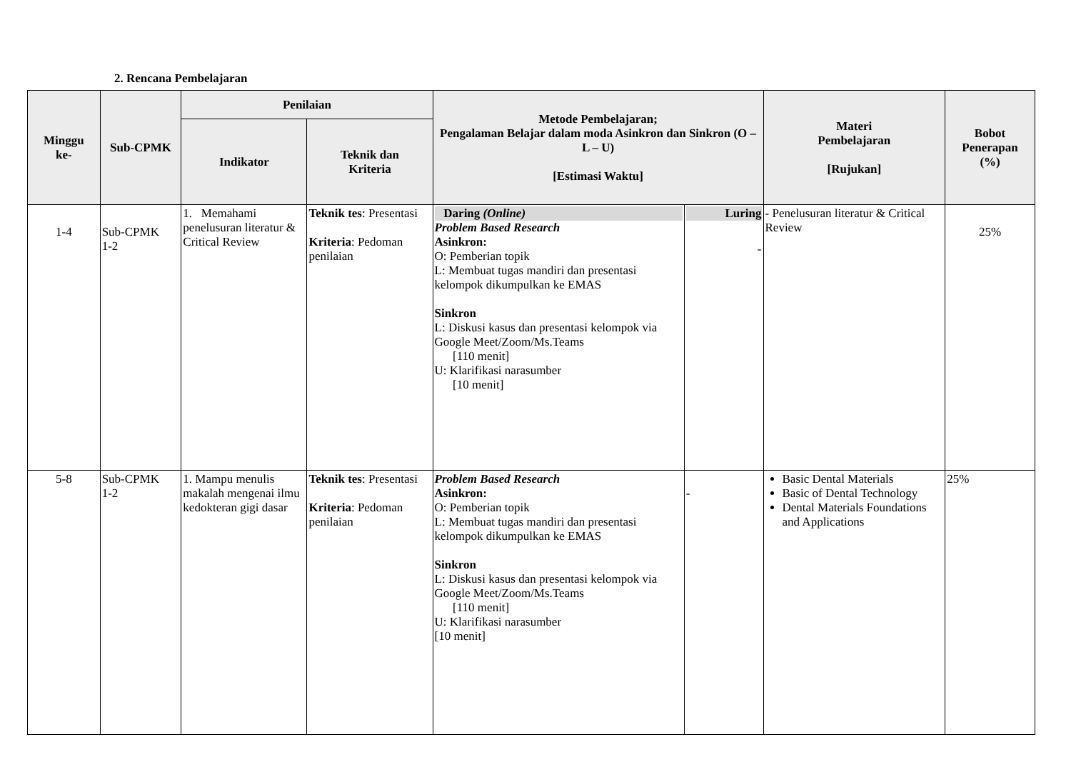2. Rencana Pembelajaran
| Minggu ke- | Sub-CPMK | Penilaian | | Metode Pembelajaran; Pengalaman Belajar dalam moda Asinkron dan Sinkron (O – L – U) [Estimasi Waktu] | | Materi Pembelajaran [Rujukan] | Bobot Penerapan (%) |
| --- | --- | --- | --- | --- | --- | --- | --- |
| | | Indikator | Teknik dan Kriteria | | | | |
| 1-4 | Sub-CPMK 1-2 | 1. Memahami penelusuran literatur & Critical Review | Teknik tes : Presentasi Kriteria : Pedoman penilaian | Daring (Online) Problem Based Research Asinkron: O: Pemberian topik L: Membuat tugas mandiri dan presentasi kelompok dikumpulkan ke EMAS Sinkron L: Diskusi kasus dan presentasi kelompok via Google Meet/Zoom/Ms.Teams [110 menit] U: Klarifikasi narasumber [10 menit] | Luring - | - Penelusuran literatur & Critical Review | 25% |
| 5-8 | Sub-CPMK 1-2 | 1. Mampu menulis makalah mengenai ilmu kedokteran gigi dasar | Teknik tes : Presentasi Kriteria : Pedoman penilaian | Problem Based Research Asinkron: O: Pemberian topik L: Membuat tugas mandiri dan presentasi kelompok dikumpulkan ke EMAS Sinkron L: Diskusi kasus dan presentasi kelompok via Google Meet/Zoom/Ms.Teams [110 menit] U: Klarifikasi narasumber [10 menit] | - | Basic Dental Materials Basic of Dental Technology Dental Materials Foundations and Applications | 25% |